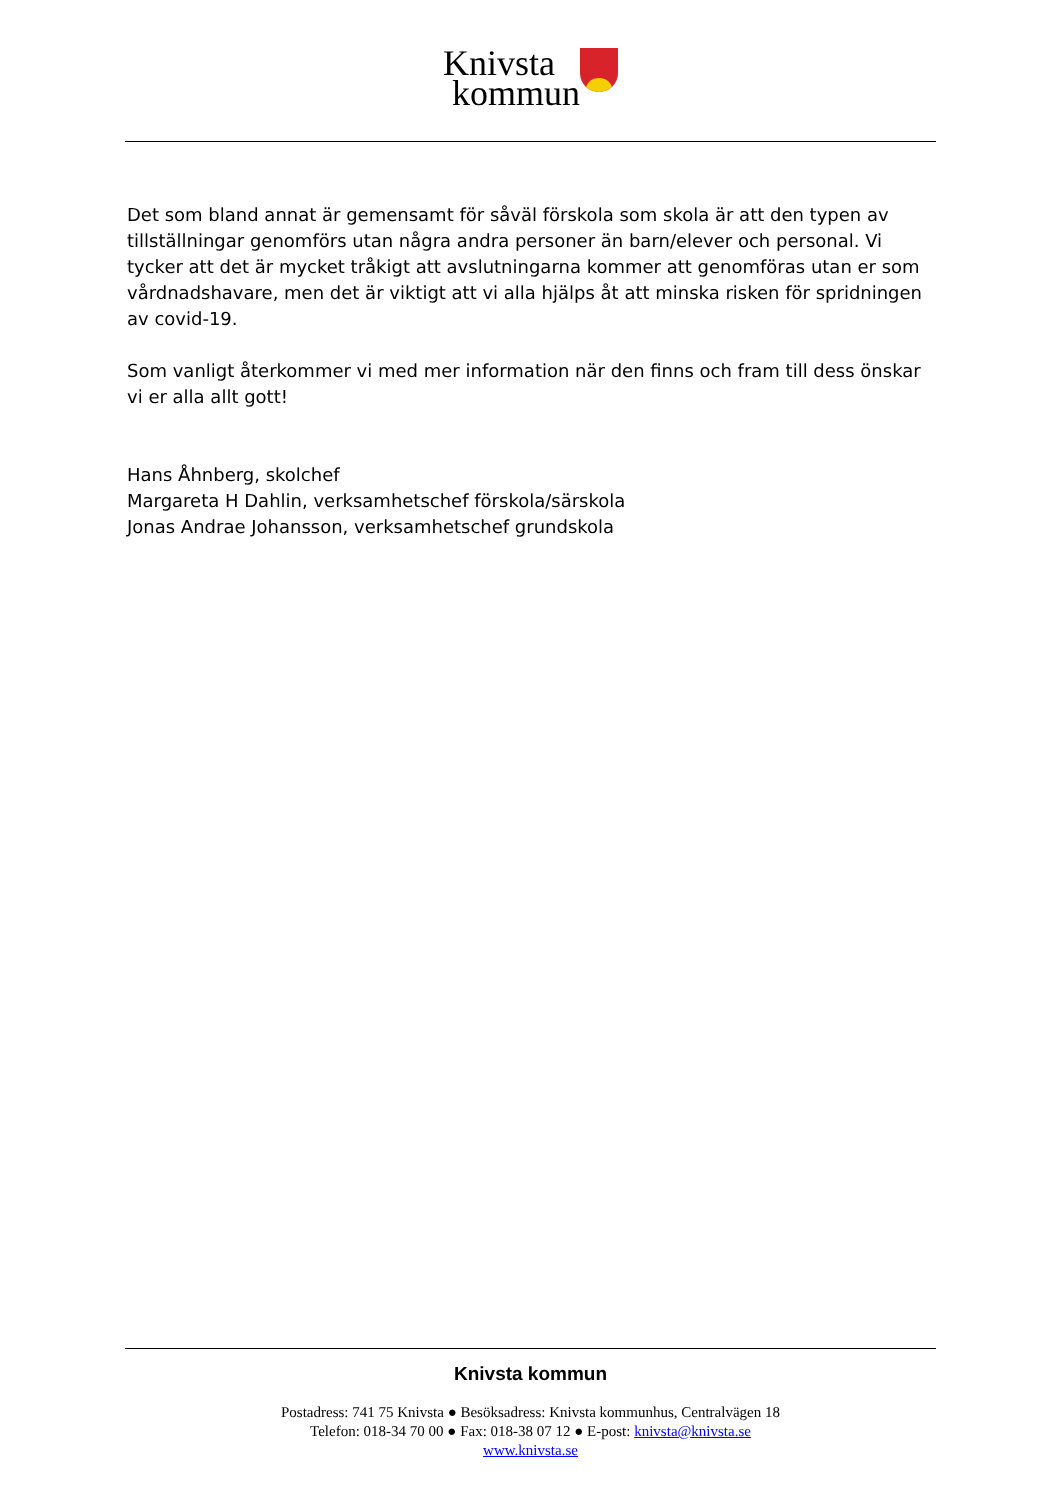Knivsta
kommun
Det som bland annat är gemensamt för såväl förskola som skola är att den typen av tillställningar genomförs utan några andra personer än barn/elever och personal. Vi tycker att det är mycket tråkigt att avslutningarna kommer att genomföras utan er som vårdnadshavare, men det är viktigt att vi alla hjälps åt att minska risken för spridningen av covid-19.
Som vanligt återkommer vi med mer information när den finns och fram till dess önskar vi er alla allt gott!
Hans Åhnberg, skolchef
Margareta H Dahlin, verksamhetschef förskola/särskola
Jonas Andrae Johansson, verksamhetschef grundskola
Knivsta kommun
Postadress: 741 75 Knivsta ● Besöksadress: Knivsta kommunhus, Centralvägen 18
Telefon: 018-34 70 00 ● Fax: 018-38 07 12 ● E-post: knivsta@knivsta.se
www.knivsta.se